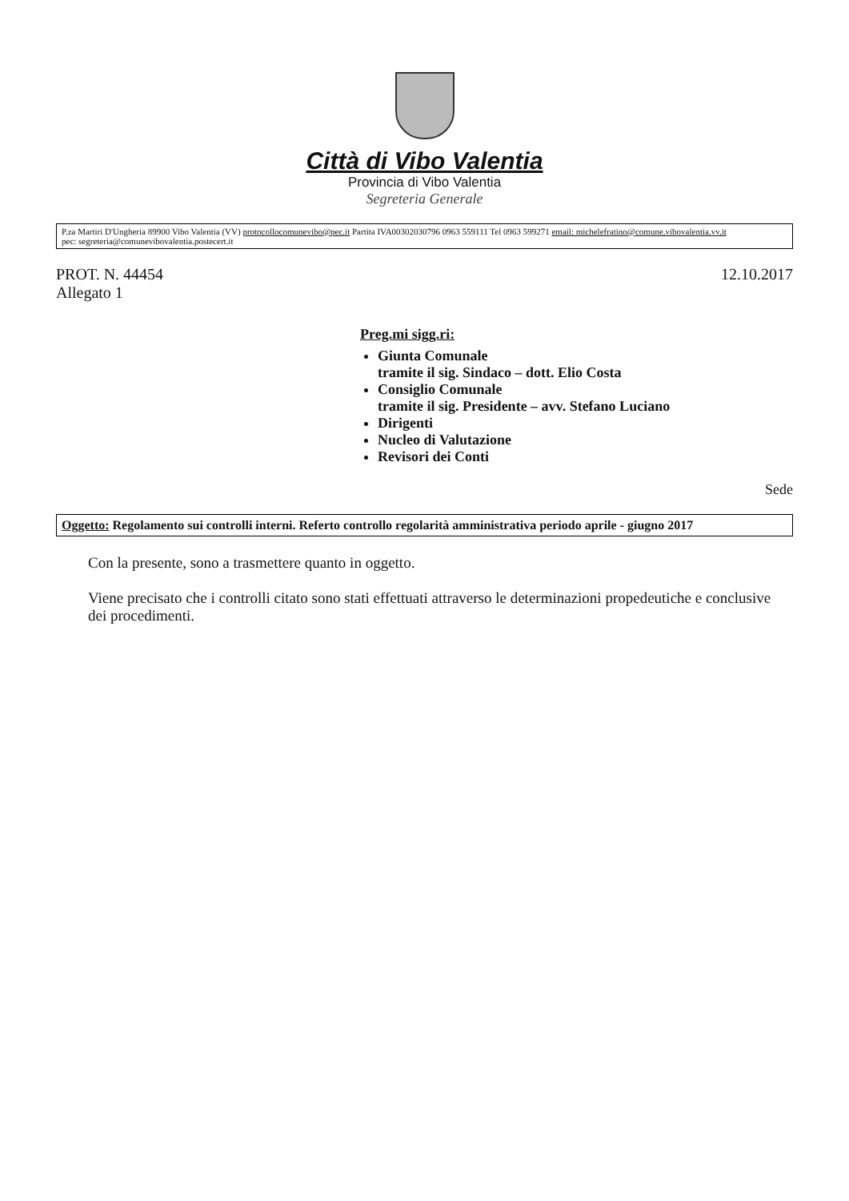Città di Vibo Valentia
Provincia di Vibo Valentia
Segreteria Generale
P.za Martiri D'Ungheria 89900 Vibo Valentia (VV) protocollocomunevibo@pec.it Partita IVA00302030796 0963 559111 Tel 0963 599271 email: michelefratino@comune.vibovalentia.vv.it
pec: segreteria@comunevibovalentia.postecert.it
PROT. N. 44454
Allegato 1
12.10.2017
Preg.mi sigg.ri:
Giunta Comunale
tramite il sig. Sindaco – dott. Elio Costa
Consiglio Comunale
tramite il sig. Presidente – avv. Stefano Luciano
Dirigenti
Nucleo di Valutazione
Revisori dei Conti
Sede
Oggetto: Regolamento sui controlli interni. Referto controllo regolarità amministrativa periodo aprile - giugno 2017
Con la presente, sono a trasmettere quanto in oggetto.
Viene precisato che i controlli citato sono stati effettuati attraverso le determinazioni propedeutiche e conclusive dei procedimenti.